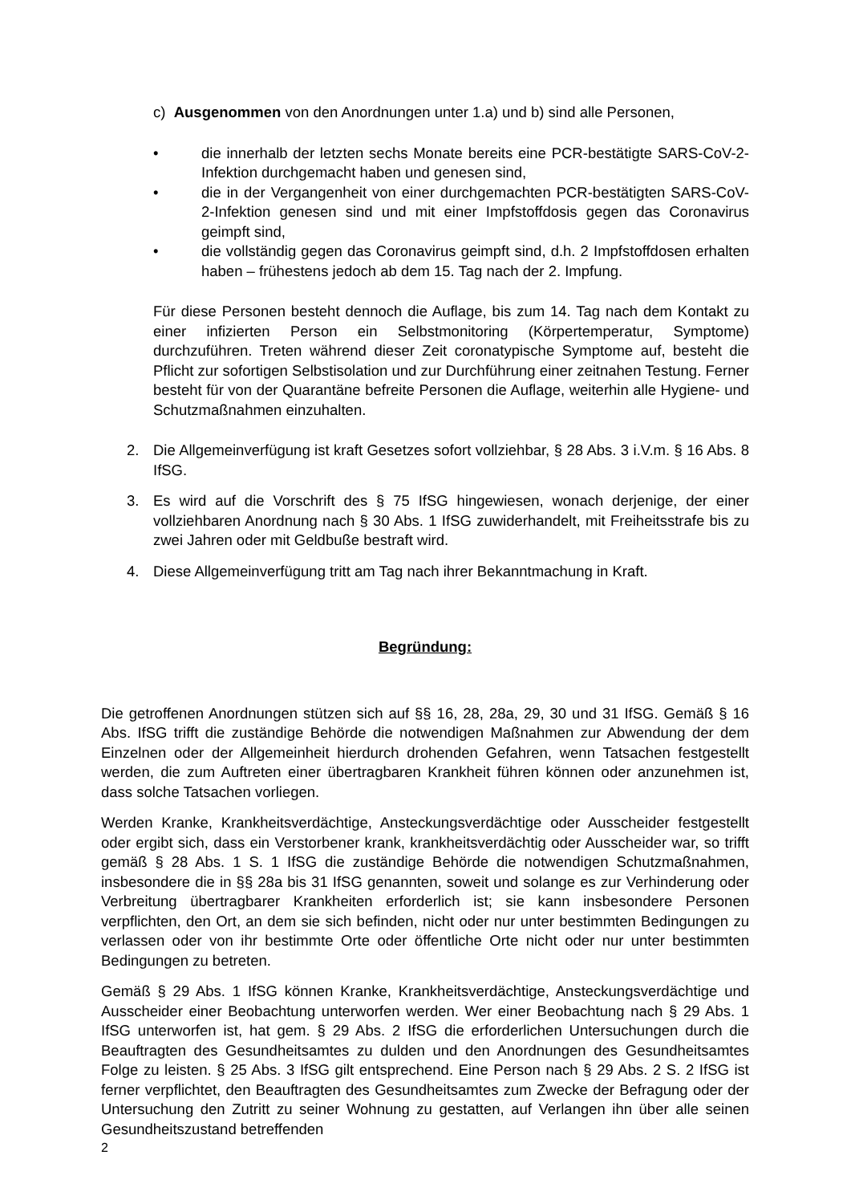c) Ausgenommen von den Anordnungen unter 1.a) und b) sind alle Personen,
• die innerhalb der letzten sechs Monate bereits eine PCR-bestätigte SARS-CoV-2-Infektion durchgemacht haben und genesen sind,
• die in der Vergangenheit von einer durchgemachten PCR-bestätigten SARS-CoV-2-Infektion genesen sind und mit einer Impfstoffdosis gegen das Coronavirus geimpft sind,
• die vollständig gegen das Coronavirus geimpft sind, d.h. 2 Impfstoffdosen erhalten haben – frühestens jedoch ab dem 15. Tag nach der 2. Impfung.
Für diese Personen besteht dennoch die Auflage, bis zum 14. Tag nach dem Kontakt zu einer infizierten Person ein Selbstmonitoring (Körpertemperatur, Symptome) durchzuführen. Treten während dieser Zeit coronatypische Symptome auf, besteht die Pflicht zur sofortigen Selbstisolation und zur Durchführung einer zeitnahen Testung. Ferner besteht für von der Quarantäne befreite Personen die Auflage, weiterhin alle Hygiene- und Schutzmaßnahmen einzuhalten.
2. Die Allgemeinverfügung ist kraft Gesetzes sofort vollziehbar, § 28 Abs. 3 i.V.m. § 16 Abs. 8 IfSG.
3. Es wird auf die Vorschrift des § 75 IfSG hingewiesen, wonach derjenige, der einer vollziehbaren Anordnung nach § 30 Abs. 1 IfSG zuwiderhandelt, mit Freiheitsstrafe bis zu zwei Jahren oder mit Geldbuße bestraft wird.
4. Diese Allgemeinverfügung tritt am Tag nach ihrer Bekanntmachung in Kraft.
Begründung:
Die getroffenen Anordnungen stützen sich auf §§ 16, 28, 28a, 29, 30 und 31 IfSG. Gemäß § 16 Abs. IfSG trifft die zuständige Behörde die notwendigen Maßnahmen zur Abwendung der dem Einzelnen oder der Allgemeinheit hierdurch drohenden Gefahren, wenn Tatsachen festgestellt werden, die zum Auftreten einer übertragbaren Krankheit führen können oder anzunehmen ist, dass solche Tatsachen vorliegen.
Werden Kranke, Krankheitsverdächtige, Ansteckungsverdächtige oder Ausscheider festgestellt oder ergibt sich, dass ein Verstorbener krank, krankheitsverdächtig oder Ausscheider war, so trifft gemäß § 28 Abs. 1 S. 1 IfSG die zuständige Behörde die notwendigen Schutzmaßnahmen, insbesondere die in §§ 28a bis 31 IfSG genannten, soweit und solange es zur Verhinderung oder Verbreitung übertragbarer Krankheiten erforderlich ist; sie kann insbesondere Personen verpflichten, den Ort, an dem sie sich befinden, nicht oder nur unter bestimmten Bedingungen zu verlassen oder von ihr bestimmte Orte oder öffentliche Orte nicht oder nur unter bestimmten Bedingungen zu betreten.
Gemäß § 29 Abs. 1 IfSG können Kranke, Krankheitsverdächtige, Ansteckungsverdächtige und Ausscheider einer Beobachtung unterworfen werden. Wer einer Beobachtung nach § 29 Abs. 1 IfSG unterworfen ist, hat gem. § 29 Abs. 2 IfSG die erforderlichen Untersuchungen durch die Beauftragten des Gesundheitsamtes zu dulden und den Anordnungen des Gesundheitsamtes Folge zu leisten. § 25 Abs. 3 IfSG gilt entsprechend. Eine Person nach § 29 Abs. 2 S. 2 IfSG ist ferner verpflichtet, den Beauftragten des Gesundheitsamtes zum Zwecke der Befragung oder der Untersuchung den Zutritt zu seiner Wohnung zu gestatten, auf Verlangen ihn über alle seinen Gesundheitszustand betreffenden
2